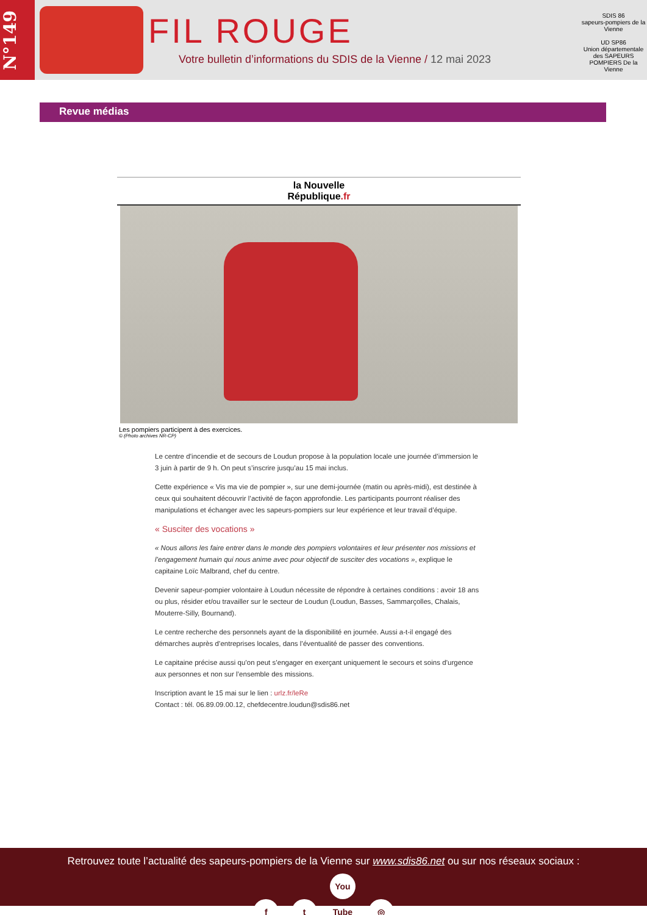N°149
FIL ROUGE
Votre bulletin d’informations du SDIS de la Vienne / 12 mai 2023
SDIS 86
sapeurs-pompiers de la Vienne
UD SP86
Union départementale des SAPEURS POMPIERS De la Vienne
Revue médias
la Nouvelle
République.fr
Les pompiers participent à des exercices.
© (Photo archives NR-CP)
Le centre d’incendie et de secours de Loudun propose à la population locale une journée d’immersion le 3 juin à partir de 9 h. On peut s’inscrire jusqu’au 15 mai inclus.
Cette expérience « Vis ma vie de pompier », sur une demi-journée (matin ou après-midi), est destinée à ceux qui souhaitent découvrir l’activité de façon approfondie. Les participants pourront réaliser des manipulations et échanger avec les sapeurs-pompiers sur leur expérience et leur travail d’équipe.
« Susciter des vocations »
« Nous allons les faire entrer dans le monde des pompiers volontaires et leur présenter nos missions et l’engagement humain qui nous anime avec pour objectif de susciter des vocations », explique le capitaine Loïc Malbrand, chef du centre.
Devenir sapeur-pompier volontaire à Loudun nécessite de répondre à certaines conditions : avoir 18 ans ou plus, résider et/ou travailler sur le secteur de Loudun (Loudun, Basses, Sammarçolles, Chalais, Mouterre-Silly, Bournand).
Le centre recherche des personnels ayant de la disponibilité en journée. Aussi a-t-il engagé des démarches auprès d’entreprises locales, dans l’éventualité de passer des conventions.
Le capitaine précise aussi qu’on peut s’engager en exerçant uniquement le secours et soins d’urgence aux personnes et non sur l’ensemble des missions.
Inscription avant le 15 mai sur le lien : urlz.fr/leRe
Contact : tél. 06.89.09.00.12, chefdecentre.loudun@sdis86.net
Retrouvez toute l’actualité des sapeurs-pompiers de la Vienne sur www.sdis86.net ou sur nos réseaux sociaux :
f t You Tube ◎